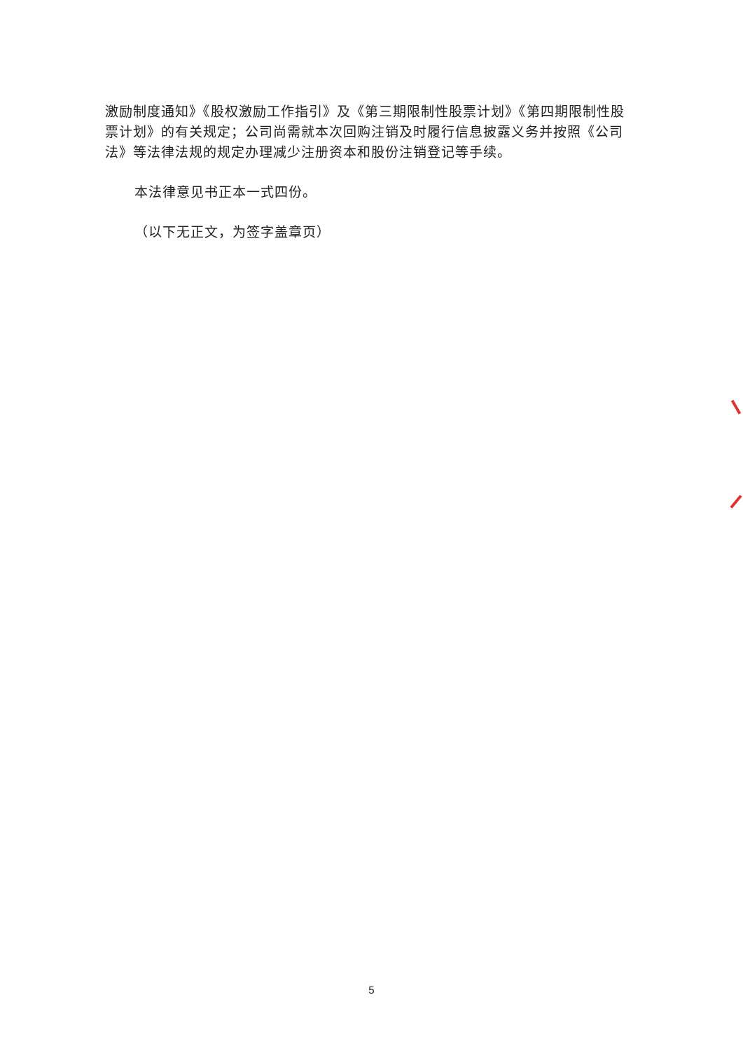激励制度通知》《股权激励工作指引》及《第三期限制性股票计划》《第四期限制性股票计划》的有关规定；公司尚需就本次回购注销及时履行信息披露义务并按照《公司法》等法律法规的规定办理减少注册资本和股份注销登记等手续。
本法律意见书正本一式四份。
（以下无正文，为签字盖章页）
5